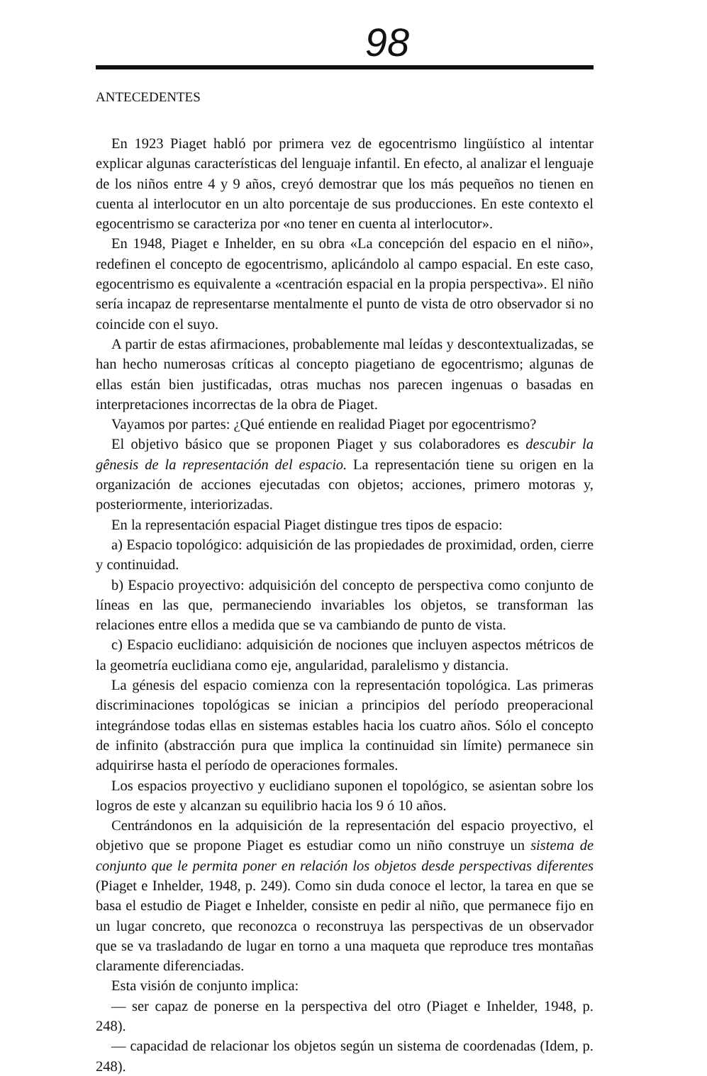98
ANTECEDENTES
En 1923 Piaget habló por primera vez de egocentrismo lingüístico al intentar explicar algunas características del lenguaje infantil. En efecto, al analizar el lenguaje de los niños entre 4 y 9 años, creyó demostrar que los más pequeños no tienen en cuenta al interlocutor en un alto porcentaje de sus producciones. En este contexto el egocentrismo se caracteriza por «no tener en cuenta al interlocutor».
En 1948, Piaget e Inhelder, en su obra «La concepción del espacio en el niño», redefinen el concepto de egocentrismo, aplicándolo al campo espacial. En este caso, egocentrismo es equivalente a «centración espacial en la propia perspectiva». El niño sería incapaz de representarse mentalmente el punto de vista de otro observador si no coincide con el suyo.
A partir de estas afirmaciones, probablemente mal leídas y descontextualizadas, se han hecho numerosas críticas al concepto piagetiano de egocentrismo; algunas de ellas están bien justificadas, otras muchas nos parecen ingenuas o basadas en interpretaciones incorrectas de la obra de Piaget.
Vayamos por partes: ¿Qué entiende en realidad Piaget por egocentrismo?
El objetivo básico que se proponen Piaget y sus colaboradores es descubir la gênesis de la representación del espacio. La representación tiene su origen en la organización de acciones ejecutadas con objetos; acciones, primero motoras y, posteriormente, interiorizadas.
En la representación espacial Piaget distingue tres tipos de espacio:
a) Espacio topológico: adquisición de las propiedades de proximidad, orden, cierre y continuidad.
b) Espacio proyectivo: adquisición del concepto de perspectiva como conjunto de líneas en las que, permaneciendo invariables los objetos, se transforman las relaciones entre ellos a medida que se va cambiando de punto de vista.
c) Espacio euclidiano: adquisición de nociones que incluyen aspectos métricos de la geometría euclidiana como eje, angularidad, paralelismo y distancia.
La génesis del espacio comienza con la representación topológica. Las primeras discriminaciones topológicas se inician a principios del período preoperacional integrándose todas ellas en sistemas estables hacia los cuatro años. Sólo el concepto de infinito (abstracción pura que implica la continuidad sin límite) permanece sin adquirirse hasta el período de operaciones formales.
Los espacios proyectivo y euclidiano suponen el topológico, se asientan sobre los logros de este y alcanzan su equilibrio hacia los 9 ó 10 años.
Centrándonos en la adquisición de la representación del espacio proyectivo, el objetivo que se propone Piaget es estudiar como un niño construye un sistema de conjunto que le permita poner en relación los objetos desde perspectivas diferentes (Piaget e Inhelder, 1948, p. 249). Como sin duda conoce el lector, la tarea en que se basa el estudio de Piaget e Inhelder, consiste en pedir al niño, que permanece fijo en un lugar concreto, que reconozca o reconstruya las perspectivas de un observador que se va trasladando de lugar en torno a una maqueta que reproduce tres montañas claramente diferenciadas.
Esta visión de conjunto implica:
— ser capaz de ponerse en la perspectiva del otro (Piaget e Inhelder, 1948, p. 248).
— capacidad de relacionar los objetos según un sistema de coordenadas (Idem, p. 248).